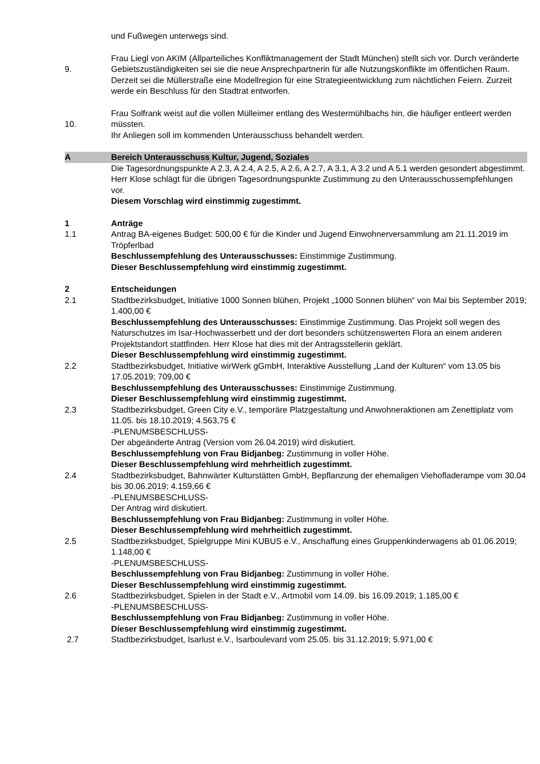und Fußwegen unterwegs sind.
9. Frau Liegl von AKIM (Allparteiliches Konfliktmanagement der Stadt München) stellt sich vor. Durch veränderte Gebietszuständigkeiten sei sie die neue Ansprechpartnerin für alle Nutzungskonflikte im öffentlichen Raum. Derzeit sei die Müllerstraße eine Modellregion für eine Strategieentwicklung zum nächtlichen Feiern. Zurzeit werde ein Beschluss für den Stadtrat entworfen.
10. Frau Solfrank weist auf die vollen Mülleimer entlang des Westermühlbachs hin, die häufiger entleert werden müssten.
Ihr Anliegen soll im kommenden Unterausschuss behandelt werden.
A Bereich Unterausschuss Kultur, Jugend, Soziales
Die Tagesordnungspunkte A 2.3, A 2.4, A 2.5, A 2.6, A 2.7, A 3.1, A 3.2 und A 5.1 werden gesondert abgestimmt. Herr Klose schlägt für die übrigen Tagesordnungspunkte Zustimmung zu den Unterausschussempfehlungen vor.
Diesem Vorschlag wird einstimmig zugestimmt.
1 Anträge
1.1 Antrag BA-eigenes Budget: 500,00 € für die Kinder und Jugend Einwohnerversammlung am 21.11.2019 im Tröpferlbad
Beschlussempfehlung des Unterausschusses: Einstimmige Zustimmung.
Dieser Beschlussempfehlung wird einstimmig zugestimmt.
2 Entscheidungen
2.1 Stadtbezirksbudget, Initiative 1000 Sonnen blühen, Projekt „1000 Sonnen blühen“ von Mai bis September 2019; 1.400,00 €
Beschlussempfehlung des Unterausschusses: Einstimmige Zustimmung. Das Projekt soll wegen des Naturschutzes im Isar-Hochwasserbett und der dort besonders schützenswerten Flora an einem anderen Projektstandort stattfinden. Herr Klose hat dies mit der Antragsstellerin geklärt.
Dieser Beschlussempfehlung wird einstimmig zugestimmt.
2.2 Stadtbezirksbudget, Initiative wirWerk gGmbH, Interaktive Ausstellung „Land der Kulturen“ vom 13.05 bis 17.05.2019; 709,00 €
Beschlussempfehlung des Unterausschusses: Einstimmige Zustimmung.
Dieser Beschlussempfehlung wird einstimmig zugestimmt.
2.3 Stadtbezirksbudget, Green City e.V., temporäre Platzgestaltung und Anwohneraktionen am Zenettiplatz vom 11.05. bis 18.10.2019; 4.563,75 €
-PLENUMSBESCHLUSS-
Der abgeänderte Antrag (Version vom 26.04.2019) wird diskutiert.
Beschlussempfehlung von Frau Bidjanbeg: Zustimmung in voller Höhe.
Dieser Beschlussempfehlung wird mehrheitlich zugestimmt.
2.4 Stadtbezirksbudget, Bahnwärter Kulturstätten GmbH, Bepflanzung der ehemaligen Viehofladerampe vom 30.04 bis 30.06.2019; 4.159,66 €
-PLENUMSBESCHLUSS-
Der Antrag wird diskutiert.
Beschlussempfehlung von Frau Bidjanbeg: Zustimmung in voller Höhe.
Dieser Beschlussempfehlung wird mehrheitlich zugestimmt.
2.5 Stadtbezirksbudget, Spielgruppe Mini KUBUS e.V., Anschaffung eines Gruppenkinderwagens ab 01.06.2019; 1.148,00 €
-PLENUMSBESCHLUSS-
Beschlussempfehlung von Frau Bidjanbeg: Zustimmung in voller Höhe.
Dieser Beschlussempfehlung wird einstimmig zugestimmt.
2.6 Stadtbezirksbudget, Spielen in der Stadt e.V., Artmobil vom 14.09. bis 16.09.2019; 1.185,00 €
-PLENUMSBESCHLUSS-
Beschlussempfehlung von Frau Bidjanbeg: Zustimmung in voller Höhe.
Dieser Beschlussempfehlung wird einstimmig zugestimmt.
2.7 Stadtbezirksbudget, Isarlust e.V., Isarboulevard vom 25.05. bis 31.12.2019; 5.971,00 €